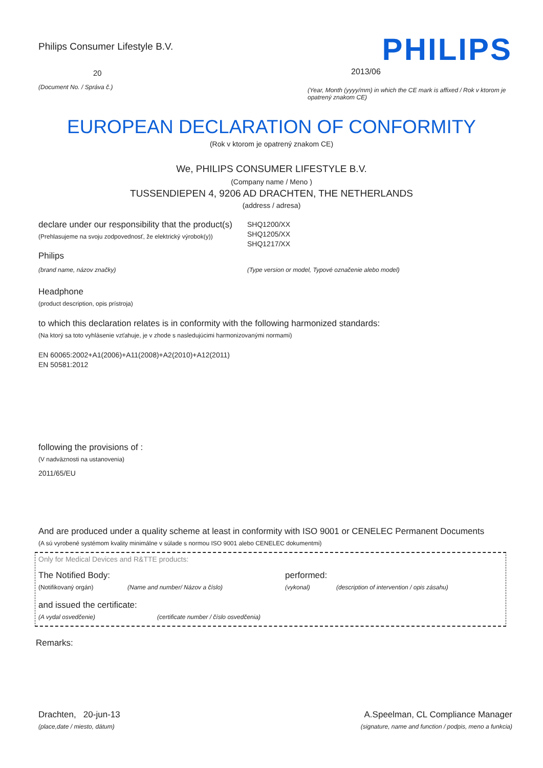Philips Consumer Lifestyle B.V.
20
(Document No. / Správa č.)
PHILIPS
2013/06
(Year, Month (yyyy/mm) in which the CE mark is affixed / Rok v ktorom je opatrený znakom CE)
EUROPEAN DECLARATION OF CONFORMITY
(Rok v ktorom je opatrený znakom CE)
We, PHILIPS CONSUMER LIFESTYLE B.V.
(Company name / Meno )
TUSSENDIEPEN 4, 9206 AD DRACHTEN, THE NETHERLANDS
(address / adresa)
declare under our responsibility that the product(s)
(Prehlasujeme na svoju zodpovednosť, že elektrický výrobok(y))
SHQ1200/XX
SHQ1205/XX
SHQ1217/XX
Philips
(brand name, názov značky) (Type version or model, Typové označenie alebo model)
Headphone
(product description, opis prístroja)
to which this declaration relates is in conformity with the following harmonized standards:
(Na ktorý sa toto vyhlásenie vzťahuje, je v zhode s nasledujúcimi harmonizovanými normami)
EN 60065:2002+A1(2006)+A11(2008)+A2(2010)+A12(2011)
EN 50581:2012
following the provisions of :
(V nadväznosti na ustanovenia)
2011/65/EU
And are produced under a quality scheme at least in conformity with ISO 9001 or CENELEC Permanent Documents
(A sú vyrobené systémom kvality minimálne v súlade s normou ISO 9001 alebo CENELEC dokumentmi)
Only for Medical Devices and R&TTE products:
The Notified Body: performed:
(Notifikovaný orgán) (Name and number/ Názov a číslo) (vykonal) (description of intervention / opis zásahu)
and issued the certificate:
(A vydal osvedčenie) (certificate number / číslo osvedčenia)
Remarks:
Drachten, 20-jun-13
(place,date / miesto, dátum)
A.Speelman, CL Compliance Manager
(signature, name and function / podpis, meno a funkcia)